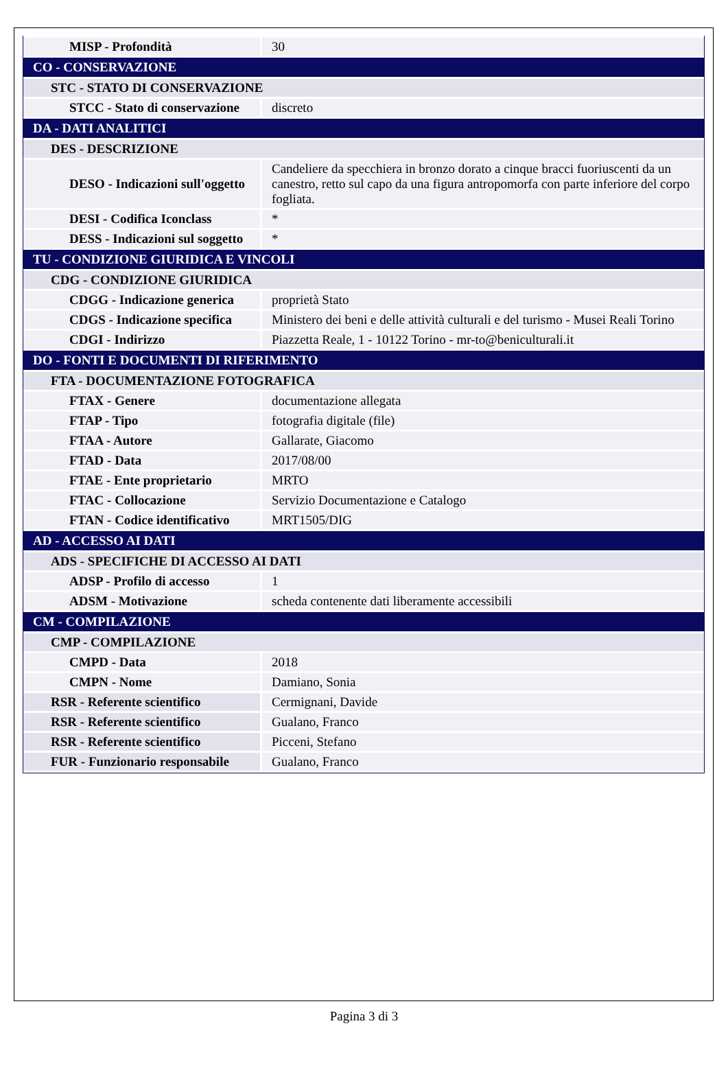| MISP - Profondità | 30 |
| CO - CONSERVAZIONE | |
| STC - STATO DI CONSERVAZIONE | |
| STCC - Stato di conservazione | discreto |
| DA - DATI ANALITICI | |
| DES - DESCRIZIONE | |
| DESO - Indicazioni sull'oggetto | Candeliere da specchiera in bronzo dorato a cinque bracci fuoriuscenti da un canestro, retto sul capo da una figura antropomorfa con parte inferiore del corpo fogliata. |
| DESI - Codifica Iconclass | * |
| DESS - Indicazioni sul soggetto | * |
| TU - CONDIZIONE GIURIDICA E VINCOLI | |
| CDG - CONDIZIONE GIURIDICA | |
| CDGG - Indicazione generica | proprietà Stato |
| CDGS - Indicazione specifica | Ministero dei beni e delle attività culturali e del turismo - Musei Reali Torino |
| CDGI - Indirizzo | Piazzetta Reale, 1 - 10122 Torino - mr-to@beniculturali.it |
| DO - FONTI E DOCUMENTI DI RIFERIMENTO | |
| FTA - DOCUMENTAZIONE FOTOGRAFICA | |
| FTAX - Genere | documentazione allegata |
| FTAP - Tipo | fotografia digitale (file) |
| FTAA - Autore | Gallarate, Giacomo |
| FTAD - Data | 2017/08/00 |
| FTAE - Ente proprietario | MRTO |
| FTAC - Collocazione | Servizio Documentazione e Catalogo |
| FTAN - Codice identificativo | MRT1505/DIG |
| AD - ACCESSO AI DATI | |
| ADS - SPECIFICHE DI ACCESSO AI DATI | |
| ADSP - Profilo di accesso | 1 |
| ADSM - Motivazione | scheda contenente dati liberamente accessibili |
| CM - COMPILAZIONE | |
| CMP - COMPILAZIONE | |
| CMPD - Data | 2018 |
| CMPN - Nome | Damiano, Sonia |
| RSR - Referente scientifico | Cermignani, Davide |
| RSR - Referente scientifico | Gualano, Franco |
| RSR - Referente scientifico | Picceni, Stefano |
| FUR - Funzionario responsabile | Gualano, Franco |
Pagina 3 di 3